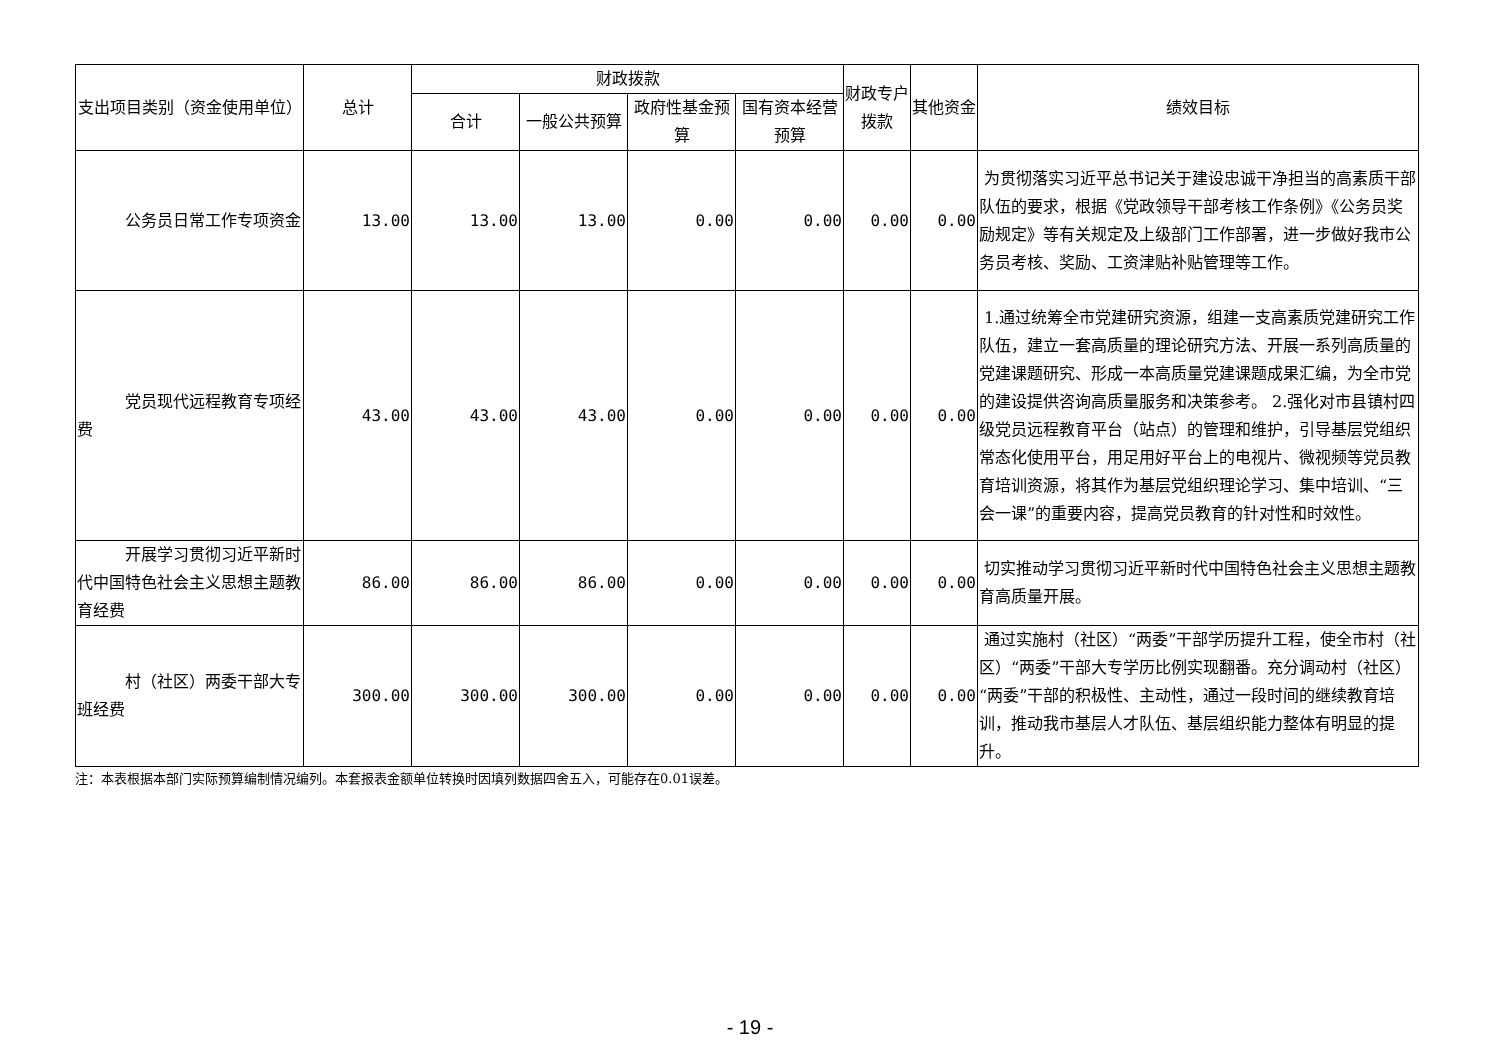| 支出项目类别（资金使用单位） | 总计 | 财政拨款 | | | | 财政专户拨款 | 其他资金 | 绩效目标 |
| --- | --- | --- | --- | --- | --- | --- | --- | --- |
| | | 合计 | 一般公共预算 | 政府性基金预算 | 国有资本经营预算 | | | |
| 公务员日常工作专项资金 | 13.00 | 13.00 | 13.00 | 0.00 | 0.00 | 0.00 | 0.00 | 为贯彻落实习近平总书记关于建设忠诚干净担当的高素质干部队伍的要求，根据《党政领导干部考核工作条例》《公务员奖励规定》等有关规定及上级部门工作部署，进一步做好我市公务员考核、奖励、工资津贴补贴管理等工作。 |
| 党员现代远程教育专项经费 | 43.00 | 43.00 | 43.00 | 0.00 | 0.00 | 0.00 | 0.00 | 1.通过统筹全市党建研究资源，组建一支高素质党建研究工作队伍，建立一套高质量的理论研究方法、开展一系列高质量的党建课题研究、形成一本高质量党建课题成果汇编，为全市党的建设提供咨询高质量服务和决策参考。 2.强化对市县镇村四级党员远程教育平台（站点）的管理和维护，引导基层党组织常态化使用平台，用足用好平台上的电视片、微视频等党员教育培训资源，将其作为基层党组织理论学习、集中培训、“三会一课”的重要内容，提高党员教育的针对性和时效性。 |
| 开展学习贯彻习近平新时代中国特色社会主义思想主题教育经费 | 86.00 | 86.00 | 86.00 | 0.00 | 0.00 | 0.00 | 0.00 | 切实推动学习贯彻习近平新时代中国特色社会主义思想主题教育高质量开展。 |
| 村（社区）两委干部大专班经费 | 300.00 | 300.00 | 300.00 | 0.00 | 0.00 | 0.00 | 0.00 | 通过实施村（社区）“两委”干部学历提升工程，使全市村（社区）“两委”干部大专学历比例实现翻番。充分调动村（社区）“两委”干部的积极性、主动性，通过一段时间的继续教育培训，推动我市基层人才队伍、基层组织能力整体有明显的提升。 |
注：本表根据本部门实际预算编制情况编列。本套报表金额单位转换时因填列数据四舍五入，可能存在0.01误差。
- 19 -